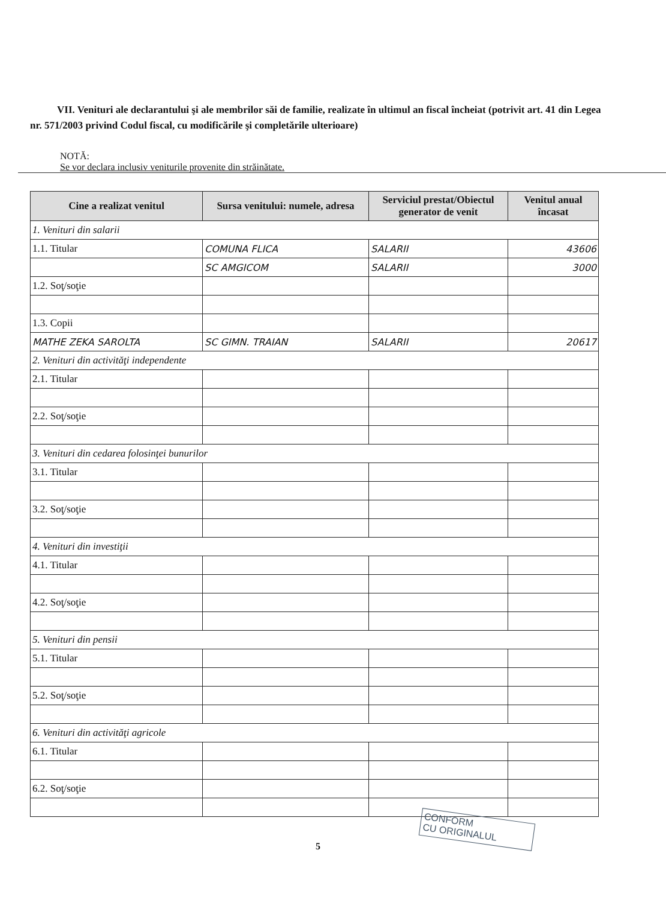VII. Venituri ale declarantului şi ale membrilor săi de familie, realizate în ultimul an fiscal încheiat (potrivit art. 41 din Legea nr. 571/2003 privind Codul fiscal, cu modificările şi completările ulterioare)
NOTĂ:
Se vor declara inclusiv veniturile provenite din străinătate.
| Cine a realizat venitul | Sursa venitului: numele, adresa | Serviciul prestat/Obiectul generator de venit | Venitul anual încasat |
| --- | --- | --- | --- |
| 1. Venituri din salarii | | | |
| 1.1. Titular | COMUNA FLICA | SALARII | 43606 |
| | SC AMGICOM | SALARII | 3000 |
| 1.2. Soţ/soţie | | | |
| 1.3. Copii | | | |
| MATHE ZEKA SAROLTA | SC GIMN. TRAIAN | SALARII | 20617 |
| 2. Venituri din activităţi independente | | | |
| 2.1. Titular | | | |
| 2.2. Soţ/soţie | | | |
| 3. Venituri din cedarea folosinţei bunurilor | | | |
| 3.1. Titular | | | |
| 3.2. Soţ/soţie | | | |
| 4. Venituri din investiţii | | | |
| 4.1. Titular | | | |
| 4.2. Soţ/soţie | | | |
| 5. Venituri din pensii | | | |
| 5.1. Titular | | | |
| 5.2. Soţ/soţie | | | |
| 6. Venituri din activităţi agricole | | | |
| 6.1. Titular | | | |
| 6.2. Soţ/soţie | | | |
5
CONFORM
CU ORIGINALUL